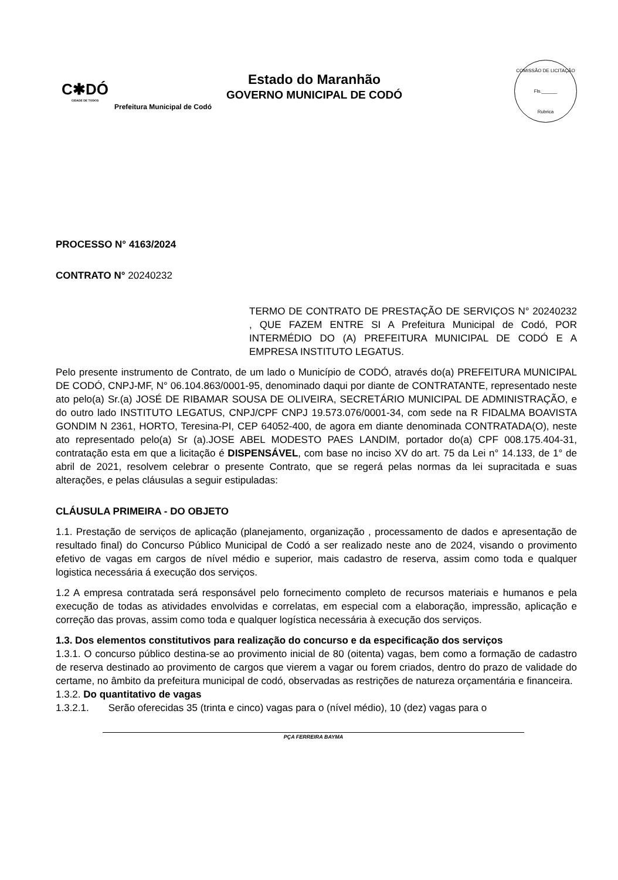C✱DÓ
CIDADE DE TODOS
Estado do Maranhão
GOVERNO MUNICIPAL DE CODÓ
Prefeitura Municipal de Codó
COMISSÃO DE LICITAÇÃO
Fls.______
Rubrica
PROCESSO N° 4163/2024
CONTRATO N° 20240232
TERMO DE CONTRATO DE PRESTAÇÃO DE SERVIÇOS N° 20240232 , QUE FAZEM ENTRE SI A Prefeitura Municipal de Codó, POR INTERMÉDIO DO (A) PREFEITURA MUNICIPAL DE CODÓ E A EMPRESA INSTITUTO LEGATUS.
Pelo presente instrumento de Contrato, de um lado o Município de CODÓ, através do(a) PREFEITURA MUNICIPAL DE CODÓ, CNPJ-MF, N° 06.104.863/0001-95, denominado daqui por diante de CONTRATANTE, representado neste ato pelo(a) Sr.(a) JOSÉ DE RIBAMAR SOUSA DE OLIVEIRA, SECRETÁRIO MUNICIPAL DE ADMINISTRAÇÃO, e do outro lado INSTITUTO LEGATUS, CNPJ/CPF CNPJ 19.573.076/0001-34, com sede na R FIDALMA BOAVISTA GONDIM N 2361, HORTO, Teresina-PI, CEP 64052-400, de agora em diante denominada CONTRATADA(O), neste ato representado pelo(a) Sr (a).JOSE ABEL MODESTO PAES LANDIM, portador do(a) CPF 008.175.404-31, contratação esta em que a licitação é DISPENSÁVEL, com base no inciso XV do art. 75 da Lei n° 14.133, de 1° de abril de 2021, resolvem celebrar o presente Contrato, que se regerá pelas normas da lei supracitada e suas alterações, e pelas cláusulas a seguir estipuladas:
CLÁUSULA PRIMEIRA - DO OBJETO
1.1. Prestação de serviços de aplicação (planejamento, organização , processamento de dados e apresentação de resultado final) do Concurso Público Municipal de Codó a ser realizado neste ano de 2024, visando o provimento efetivo de vagas em cargos de nível médio e superior, mais cadastro de reserva, assim como toda e qualquer logistica necessária á execução dos serviços.
1.2 A empresa contratada será responsável pelo fornecimento completo de recursos materiais e humanos e pela execução de todas as atividades envolvidas e correlatas, em especial com a elaboração, impressão, aplicação e correção das provas, assim como toda e qualquer logística necessária à execução dos serviços.
1.3. Dos elementos constitutivos para realização do concurso e da especificação dos serviços
1.3.1. O concurso público destina-se ao provimento inicial de 80 (oitenta) vagas, bem como a formação de cadastro de reserva destinado ao provimento de cargos que vierem a vagar ou forem criados, dentro do prazo de validade do certame, no âmbito da prefeitura municipal de codó, observadas as restrições de natureza orçamentária e financeira.
1.3.2. Do quantitativo de vagas
1.3.2.1. Serão oferecidas 35 (trinta e cinco) vagas para o (nível médio), 10 (dez) vagas para o
PÇA FERREIRA BAYMA